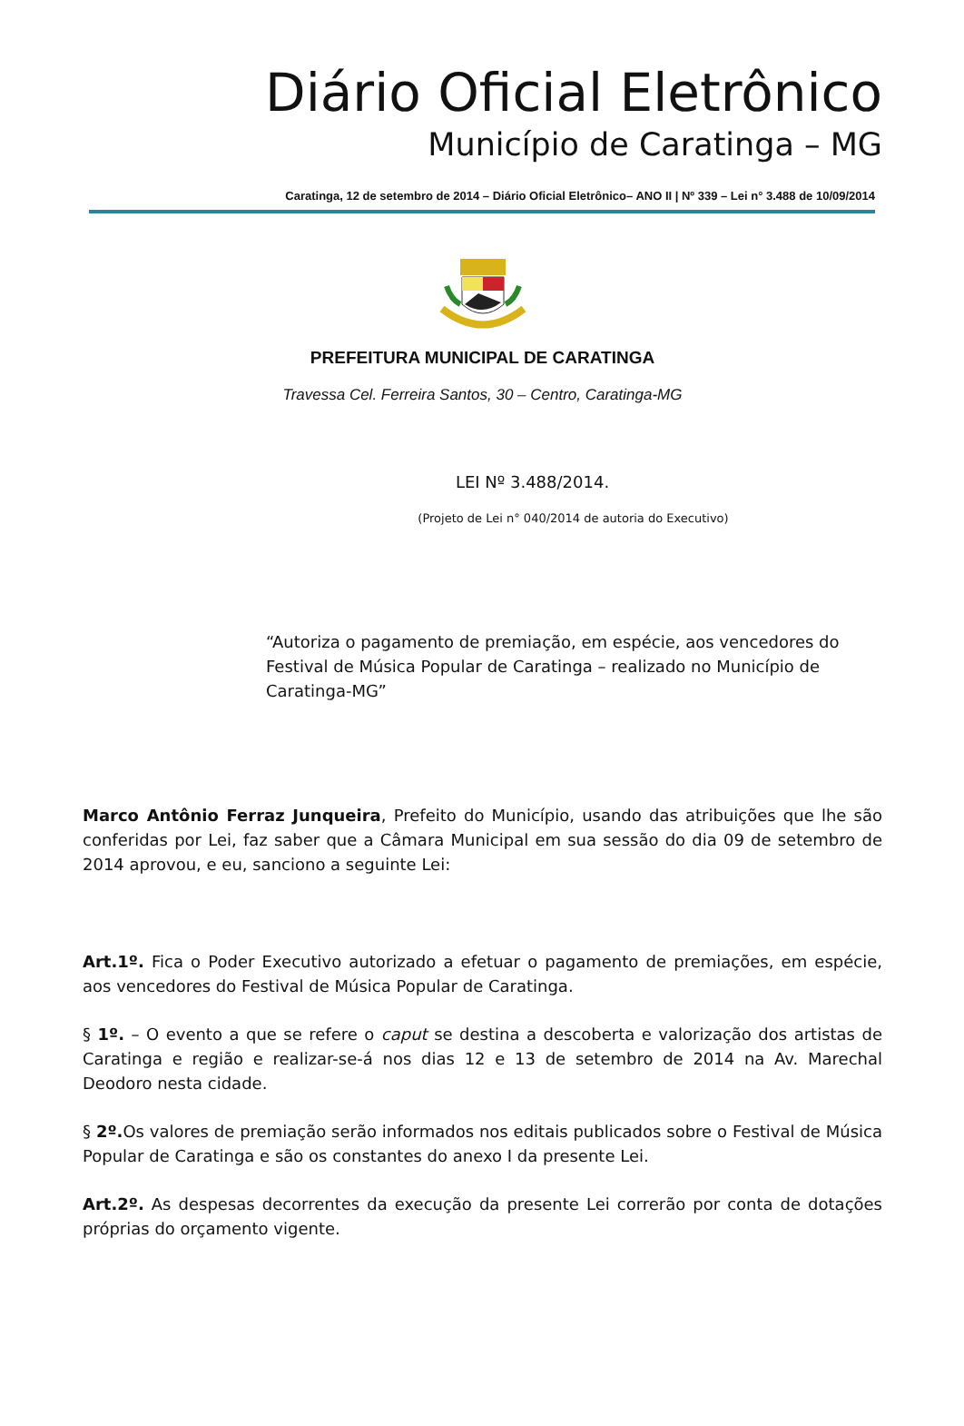Diário Oficial Eletrônico
Município de Caratinga – MG
Caratinga, 12 de setembro de 2014 – Diário Oficial Eletrônico– ANO II | Nº 339 – Lei n° 3.488 de 10/09/2014
PREFEITURA MUNICIPAL DE CARATINGA
Travessa Cel. Ferreira Santos, 30 – Centro, Caratinga-MG
LEI Nº 3.488/2014.
(Projeto de Lei n° 040/2014 de autoria do Executivo)
“Autoriza o pagamento de premiação, em espécie, aos vencedores do Festival de Música Popular de Caratinga – realizado no Município de Caratinga-MG”
Marco Antônio Ferraz Junqueira, Prefeito do Município, usando das atribuições que lhe são conferidas por Lei, faz saber que a Câmara Municipal em sua sessão do dia 09 de setembro de 2014 aprovou, e eu, sanciono a seguinte Lei:
Art.1º. Fica o Poder Executivo autorizado a efetuar o pagamento de premiações, em espécie, aos vencedores do Festival de Música Popular de Caratinga.
§ 1º. – O evento a que se refere o caput se destina a descoberta e valorização dos artistas de Caratinga e região e realizar-se-á nos dias 12 e 13 de setembro de 2014 na Av. Marechal Deodoro nesta cidade.
§ 2º. Os valores de premiação serão informados nos editais publicados sobre o Festival de Música Popular de Caratinga e são os constantes do anexo I da presente Lei.
Art.2º. As despesas decorrentes da execução da presente Lei correrão por conta de dotações próprias do orçamento vigente.